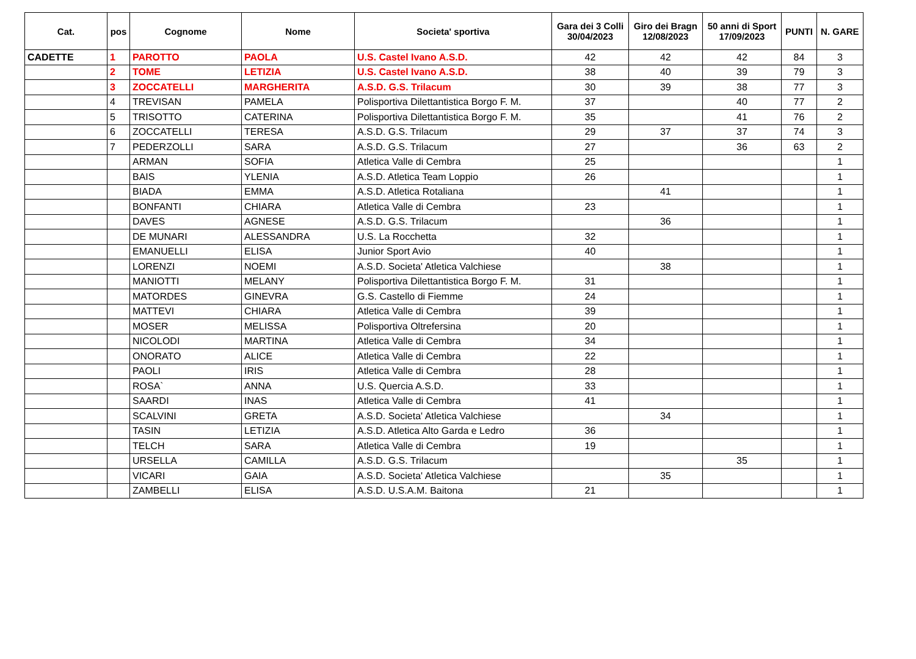| Cat. | pos | Cognome | Nome | Societa' sportiva | Gara dei 3 Colli 30/04/2023 | Giro dei Bragn 12/08/2023 | 50 anni di Sport 17/09/2023 | PUNTI | N. GARE |
| --- | --- | --- | --- | --- | --- | --- | --- | --- | --- |
| CADETTE | 1 | PAROTTO | PAOLA | U.S. Castel Ivano A.S.D. | 42 | 42 | 42 | 84 | 3 |
| | 2 | TOME | LETIZIA | U.S. Castel Ivano A.S.D. | 38 | 40 | 39 | 79 | 3 |
| | 3 | ZOCCATELLI | MARGHERITA | A.S.D. G.S. Trilacum | 30 | 39 | 38 | 77 | 3 |
| | 4 | TREVISAN | PAMELA | Polisportiva Dilettantistica Borgo F. M. | 37 | | 40 | 77 | 2 |
| | 5 | TRISOTTO | CATERINA | Polisportiva Dilettantistica Borgo F. M. | 35 | | 41 | 76 | 2 |
| | 6 | ZOCCATELLI | TERESA | A.S.D. G.S. Trilacum | 29 | 37 | 37 | 74 | 3 |
| | 7 | PEDERZOLLI | SARA | A.S.D. G.S. Trilacum | 27 | | 36 | 63 | 2 |
| | | ARMAN | SOFIA | Atletica Valle di Cembra | 25 | | | | 1 |
| | | BAIS | YLENIA | A.S.D. Atletica Team Loppio | 26 | | | | 1 |
| | | BIADA | EMMA | A.S.D. Atletica Rotaliana | | 41 | | | 1 |
| | | BONFANTI | CHIARA | Atletica Valle di Cembra | 23 | | | | 1 |
| | | DAVES | AGNESE | A.S.D. G.S. Trilacum | | 36 | | | 1 |
| | | DE MUNARI | ALESSANDRA | U.S. La Rocchetta | 32 | | | | 1 |
| | | EMANUELLI | ELISA | Junior Sport Avio | 40 | | | | 1 |
| | | LORENZI | NOEMI | A.S.D. Societa' Atletica Valchiese | | 38 | | | 1 |
| | | MANIOTTI | MELANY | Polisportiva Dilettantistica Borgo F. M. | 31 | | | | 1 |
| | | MATORDES | GINEVRA | G.S. Castello di Fiemme | 24 | | | | 1 |
| | | MATTEVI | CHIARA | Atletica Valle di Cembra | 39 | | | | 1 |
| | | MOSER | MELISSA | Polisportiva Oltrefersina | 20 | | | | 1 |
| | | NICOLODI | MARTINA | Atletica Valle di Cembra | 34 | | | | 1 |
| | | ONORATO | ALICE | Atletica Valle di Cembra | 22 | | | | 1 |
| | | PAOLI | IRIS | Atletica Valle di Cembra | 28 | | | | 1 |
| | | ROSA` | ANNA | U.S. Quercia A.S.D. | 33 | | | | 1 |
| | | SAARDI | INAS | Atletica Valle di Cembra | 41 | | | | 1 |
| | | SCALVINI | GRETA | A.S.D. Societa' Atletica Valchiese | | 34 | | | 1 |
| | | TASIN | LETIZIA | A.S.D. Atletica Alto Garda e Ledro | 36 | | | | 1 |
| | | TELCH | SARA | Atletica Valle di Cembra | 19 | | | | 1 |
| | | URSELLA | CAMILLA | A.S.D. G.S. Trilacum | | | 35 | | 1 |
| | | VICARI | GAIA | A.S.D. Societa' Atletica Valchiese | | 35 | | | 1 |
| | | ZAMBELLI | ELISA | A.S.D. U.S.A.M. Baitona | 21 | | | | 1 |